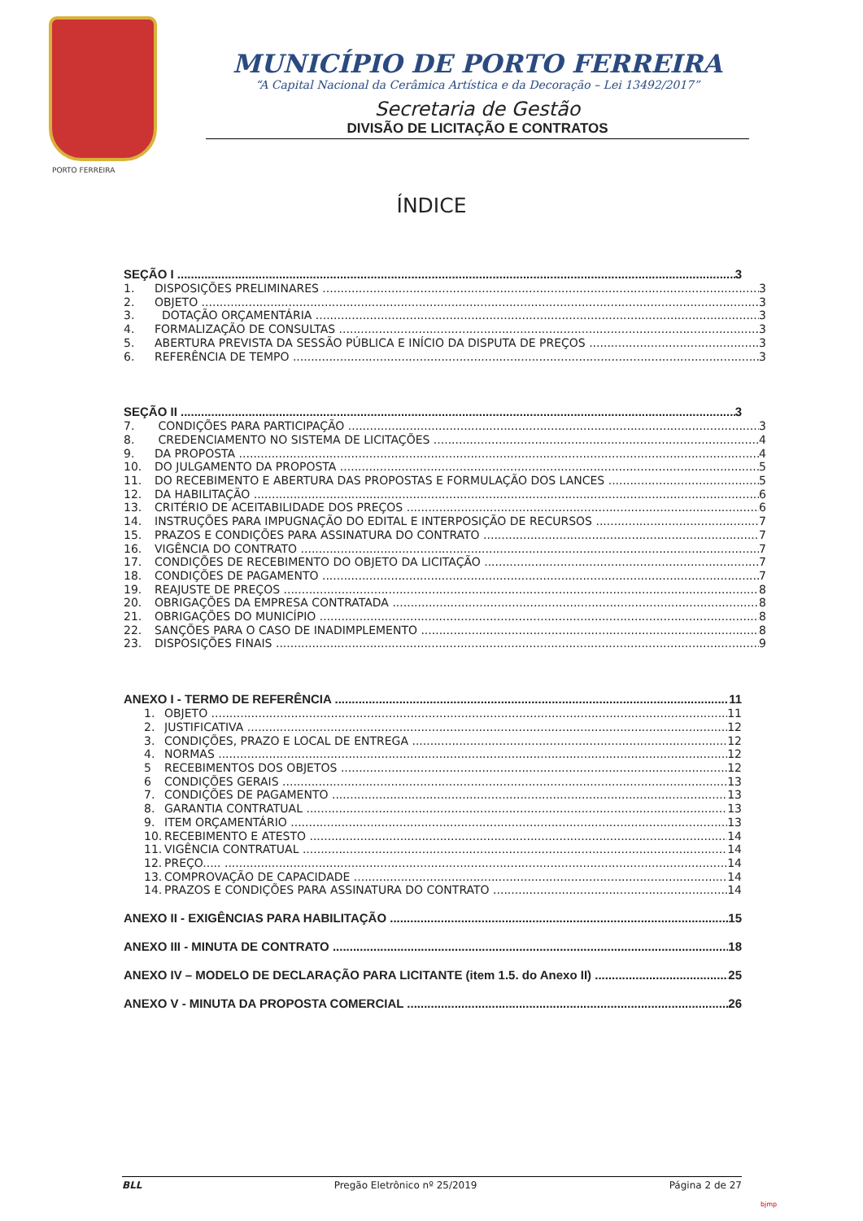PORTO FERREIRA
MUNICÍPIO DE PORTO FERREIRA
“A Capital Nacional da Cerâmica Artística e da Decoração – Lei 13492/2017”
Secretaria de Gestão
DIVISÃO DE LICITAÇÃO E CONTRATOS
ÍNDICE
SEÇÃO I 3
1. DISPOSIÇÕES PRELIMINARES 3
2. OBJETO 3
3. DOTAÇÃO ORÇAMENTÁRIA 3
4. FORMALIZAÇÃO DE CONSULTAS 3
5. ABERTURA PREVISTA DA SESSÃO PÚBLICA E INÍCIO DA DISPUTA DE PREÇOS 3
6. REFERÊNCIA DE TEMPO 3
SEÇÃO II 3
7. CONDIÇÕES PARA PARTICIPAÇÃO 3
8. CREDENCIAMENTO NO SISTEMA DE LICITAÇÕES 4
9. DA PROPOSTA 4
10. DO JULGAMENTO DA PROPOSTA 5
11. DO RECEBIMENTO E ABERTURA DAS PROPOSTAS E FORMULAÇÃO DOS LANCES 5
12. DA HABILITAÇÃO 6
13. CRITÉRIO DE ACEITABILIDADE DOS PREÇOS 6
14. INSTRUÇÕES PARA IMPUGNAÇÃO DO EDITAL E INTERPOSIÇÃO DE RECURSOS 7
15. PRAZOS E CONDIÇÕES PARA ASSINATURA DO CONTRATO 7
16. VIGÊNCIA DO CONTRATO 7
17. CONDIÇÕES DE RECEBIMENTO DO OBJETO DA LICITAÇÃO 7
18. CONDIÇÕES DE PAGAMENTO 7
19. REAJUSTE DE PREÇOS 8
20. OBRIGAÇÕES DA EMPRESA CONTRATADA 8
21. OBRIGAÇÕES DO MUNICÍPIO 8
22. SANÇÕES PARA O CASO DE INADIMPLEMENTO 8
23. DISPOSIÇÕES FINAIS 9
ANEXO I - TERMO DE REFERÊNCIA 11
1. OBJETO 11
2. JUSTIFICATIVA 12
3. CONDIÇÕES, PRAZO E LOCAL DE ENTREGA 12
4. NORMAS 12
5 RECEBIMENTOS DOS OBJETOS 12
6 CONDIÇÕES GERAIS 13
7. CONDIÇÕES DE PAGAMENTO 13
8. GARANTIA CONTRATUAL 13
9. ITEM ORÇAMENTÁRIO 13
10. RECEBIMENTO E ATESTO 14
11. VIGÊNCIA CONTRATUAL 14
12. PREÇO..... 14
13. COMPROVAÇÃO DE CAPACIDADE 14
14. PRAZOS E CONDIÇÕES PARA ASSINATURA DO CONTRATO 14
ANEXO II - EXIGÊNCIAS PARA HABILITAÇÃO 15
ANEXO III - MINUTA DE CONTRATO 18
ANEXO IV – MODELO DE DECLARAÇÃO PARA LICITANTE (item 1.5. do Anexo II) 25
ANEXO V - MINUTA DA PROPOSTA COMERCIAL 26
BLL Pregão Eletrônico nº 25/2019 Página 2 de 27
bjmp